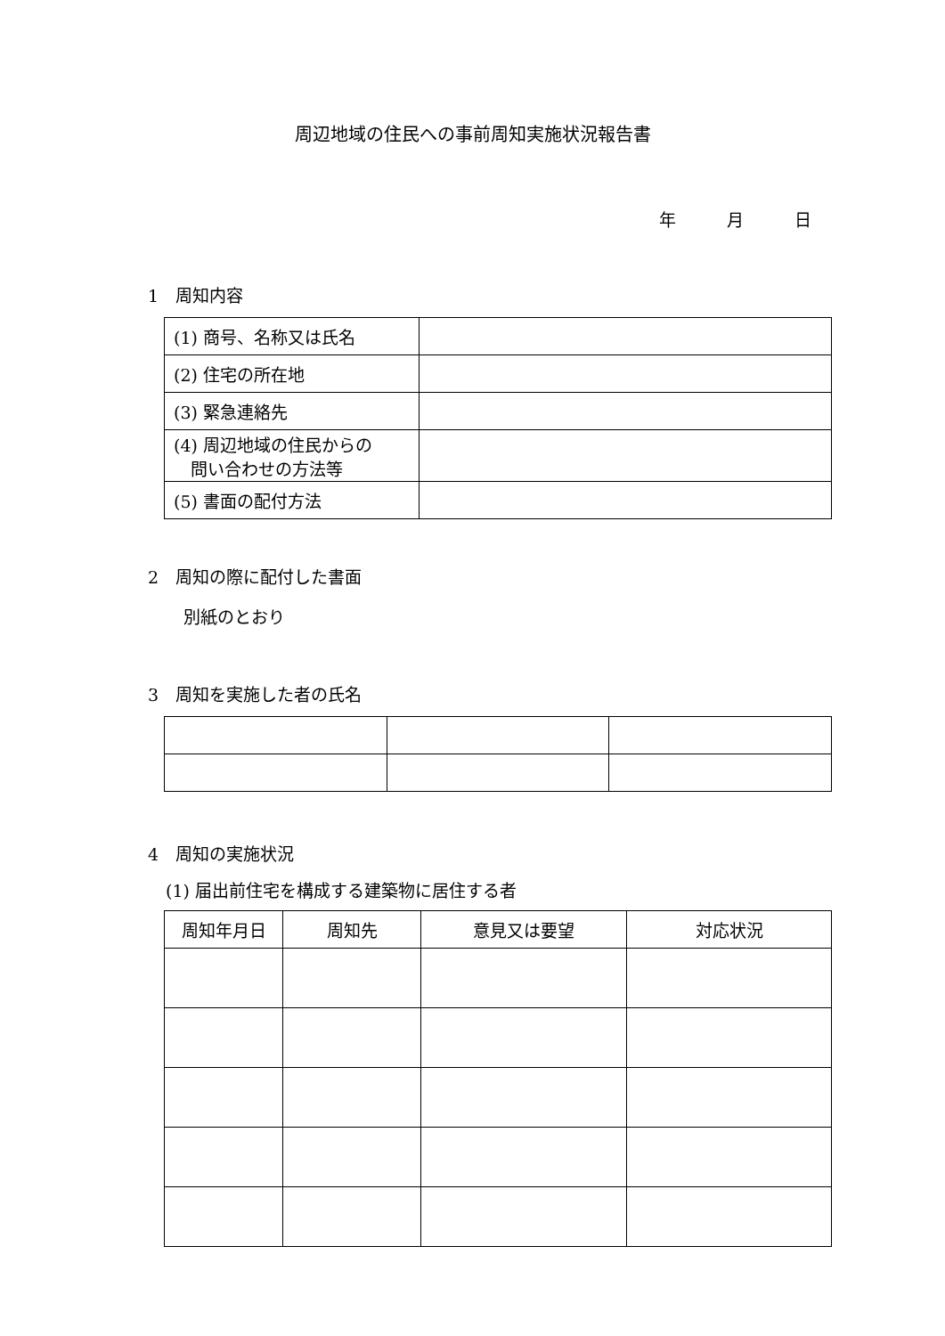周辺地域の住民への事前周知実施状況報告書
年　　　月　　　日
1　周知内容
| (1) 商号、名称又は氏名 | |
| (2) 住宅の所在地 | |
| (3) 緊急連絡先 | |
| (4) 周辺地域の住民からの 問い合わせの方法等 | |
| (5) 書面の配付方法 | |
2　周知の際に配付した書面
別紙のとおり
3　周知を実施した者の氏名
4　周知の実施状況
(1) 届出前住宅を構成する建築物に居住する者
| 周知年月日 | 周知先 | 意見又は要望 | 対応状況 |
| --- | --- | --- | --- |